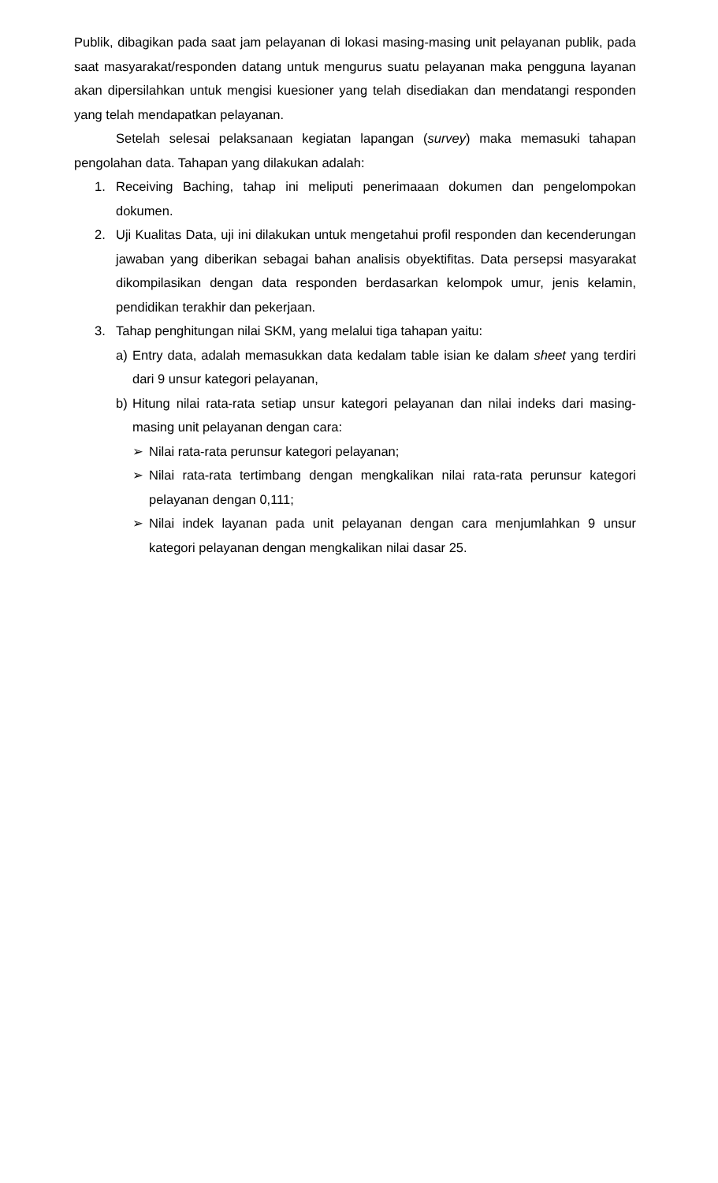Publik, dibagikan pada saat jam pelayanan di lokasi masing-masing unit pelayanan publik, pada saat masyarakat/responden datang untuk mengurus suatu pelayanan maka pengguna layanan akan dipersilahkan untuk mengisi kuesioner yang telah disediakan dan mendatangi responden yang telah mendapatkan pelayanan.
Setelah selesai pelaksanaan kegiatan lapangan (survey) maka memasuki tahapan pengolahan data. Tahapan yang dilakukan adalah:
1. Receiving Baching, tahap ini meliputi penerimaaan dokumen dan pengelompokan dokumen.
2. Uji Kualitas Data, uji ini dilakukan untuk mengetahui profil responden dan kecenderungan jawaban yang diberikan sebagai bahan analisis obyektifitas. Data persepsi masyarakat dikompilasikan dengan data responden berdasarkan kelompok umur, jenis kelamin, pendidikan terakhir dan pekerjaan.
3. Tahap penghitungan nilai SKM, yang melalui tiga tahapan yaitu:
a) Entry data, adalah memasukkan data kedalam table isian ke dalam sheet yang terdiri dari 9 unsur kategori pelayanan,
b) Hitung nilai rata-rata setiap unsur kategori pelayanan dan nilai indeks dari masing-masing unit pelayanan dengan cara:
➢ Nilai rata-rata perunsur kategori pelayanan;
➢ Nilai rata-rata tertimbang dengan mengkalikan nilai rata-rata perunsur kategori pelayanan dengan 0,111;
➢ Nilai indek layanan pada unit pelayanan dengan cara menjumlahkan 9 unsur kategori pelayanan dengan mengkalikan nilai dasar 25.